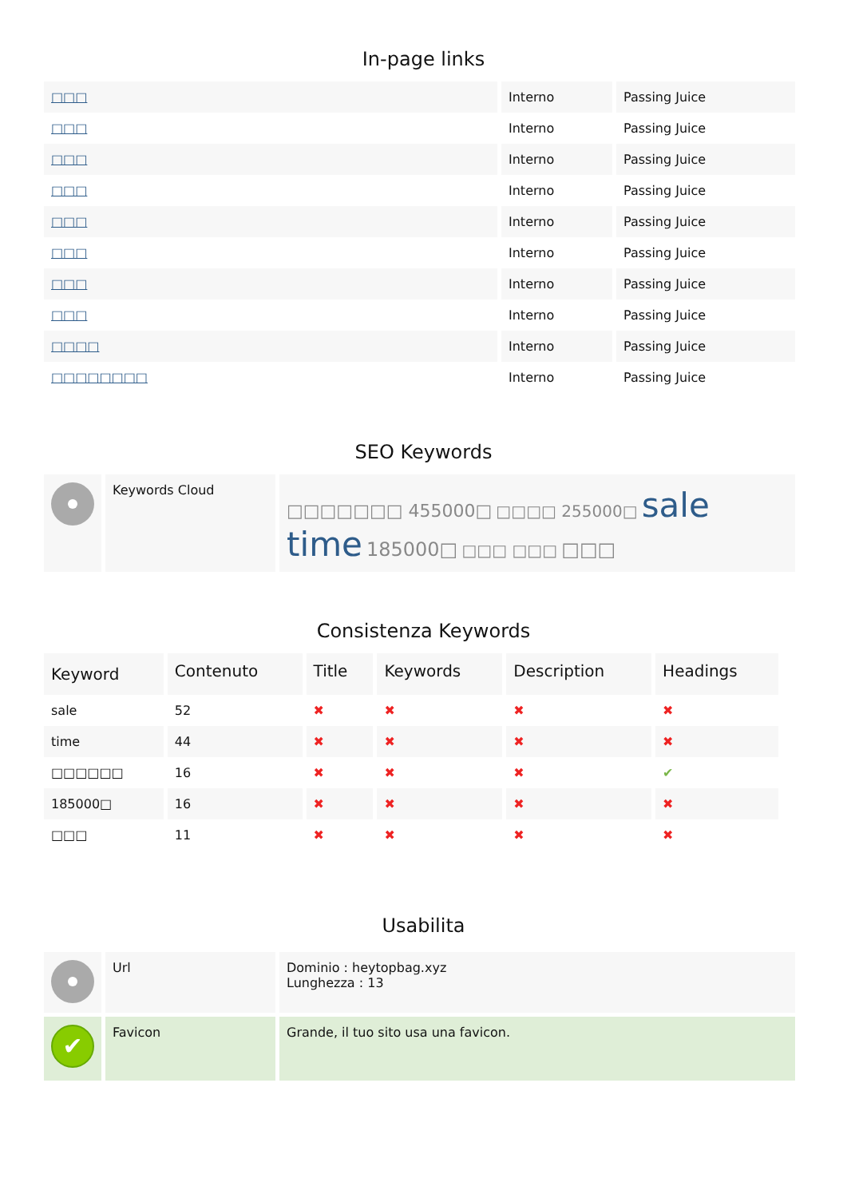In-page links
| □□□ | Interno | Passing Juice |
| □□□ | Interno | Passing Juice |
| □□□ | Interno | Passing Juice |
| □□□ | Interno | Passing Juice |
| □□□ | Interno | Passing Juice |
| □□□ | Interno | Passing Juice |
| □□□ | Interno | Passing Juice |
| □□□ | Interno | Passing Juice |
| □□□□ | Interno | Passing Juice |
| □□□□□□□□ | Interno | Passing Juice |
SEO Keywords
| | Keywords Cloud | □□□□□□□ 455000□ □□□□ 255000□ sale time 185000□ □□□ □□□ □□□ |
Consistenza Keywords
| Keyword | Contenuto | Title | Keywords | Description | Headings |
| --- | --- | --- | --- | --- | --- |
| sale | 52 | ✖ | ✖ | ✖ | ✖ |
| time | 44 | ✖ | ✖ | ✖ | ✖ |
| □□□□□□ | 16 | ✖ | ✖ | ✖ | ✔ |
| 185000□ | 16 | ✖ | ✖ | ✖ | ✖ |
| □□□ | 11 | ✖ | ✖ | ✖ | ✖ |
Usabilita
| | Url | Dominio : heytopbag.xyz Lunghezza : 13 |
| ✔ | Favicon | Grande, il tuo sito usa una favicon. |